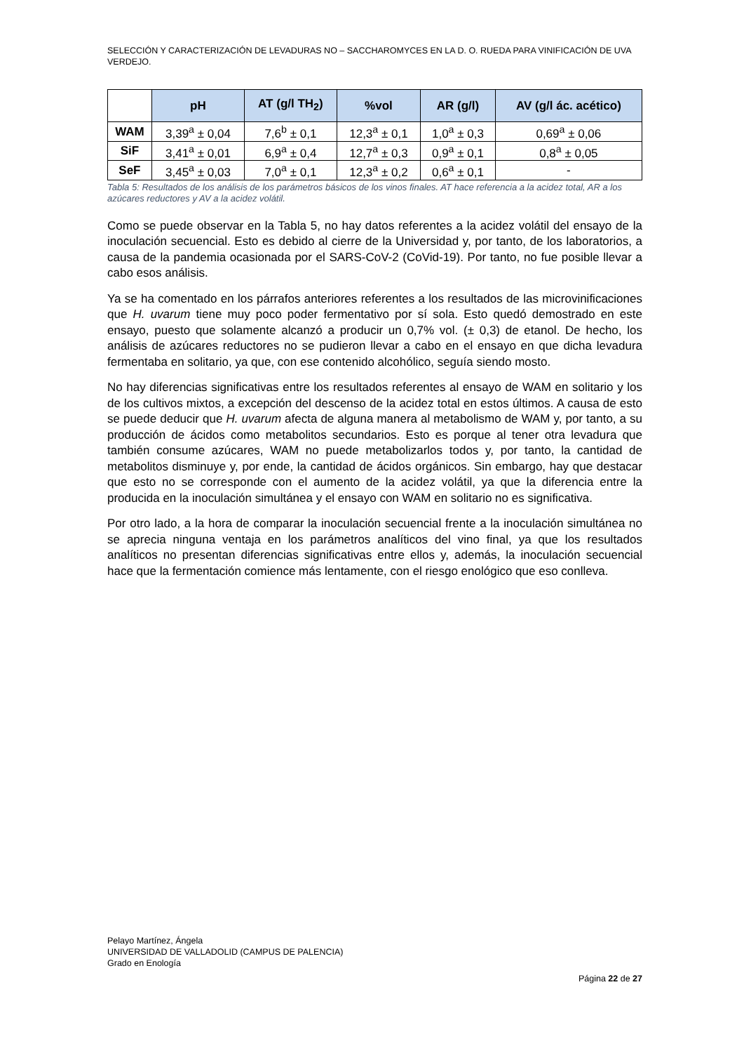SELECCIÓN Y CARACTERIZACIÓN DE LEVADURAS NO – SACCHAROMYCES EN LA D. O. RUEDA PARA VINIFICACIÓN DE UVA VERDEJO.
| | pH | AT (g/l TH<sub>2</sub>) | %vol | AR (g/l) | AV (g/l ác. acético) |
| --- | --- | --- | --- | --- | --- |
| WAM | 3,39<sup>a</sup> ± 0,04 | 7,6<sup>b</sup> ± 0,1 | 12,3<sup>a</sup> ± 0,1 | 1,0<sup>a</sup> ± 0,3 | 0,69<sup>a</sup> ± 0,06 |
| SiF | 3,41<sup>a</sup> ± 0,01 | 6,9<sup>a</sup> ± 0,4 | 12,7<sup>a</sup> ± 0,3 | 0,9<sup>a</sup> ± 0,1 | 0,8<sup>a</sup> ± 0,05 |
| SeF | 3,45<sup>a</sup> ± 0,03 | 7,0<sup>a</sup> ± 0,1 | 12,3<sup>a</sup> ± 0,2 | 0,6<sup>a</sup> ± 0,1 | - |
Tabla 5: Resultados de los análisis de los parámetros básicos de los vinos finales. AT hace referencia a la acidez total, AR a los azúcares reductores y AV a la acidez volátil.
Como se puede observar en la Tabla 5, no hay datos referentes a la acidez volátil del ensayo de la inoculación secuencial. Esto es debido al cierre de la Universidad y, por tanto, de los laboratorios, a causa de la pandemia ocasionada por el SARS-CoV-2 (CoVid-19). Por tanto, no fue posible llevar a cabo esos análisis.
Ya se ha comentado en los párrafos anteriores referentes a los resultados de las microvinificaciones que H. uvarum tiene muy poco poder fermentativo por sí sola. Esto quedó demostrado en este ensayo, puesto que solamente alcanzó a producir un 0,7% vol. (± 0,3) de etanol. De hecho, los análisis de azúcares reductores no se pudieron llevar a cabo en el ensayo en que dicha levadura fermentaba en solitario, ya que, con ese contenido alcohólico, seguía siendo mosto.
No hay diferencias significativas entre los resultados referentes al ensayo de WAM en solitario y los de los cultivos mixtos, a excepción del descenso de la acidez total en estos últimos. A causa de esto se puede deducir que H. uvarum afecta de alguna manera al metabolismo de WAM y, por tanto, a su producción de ácidos como metabolitos secundarios. Esto es porque al tener otra levadura que también consume azúcares, WAM no puede metabolizarlos todos y, por tanto, la cantidad de metabolitos disminuye y, por ende, la cantidad de ácidos orgánicos. Sin embargo, hay que destacar que esto no se corresponde con el aumento de la acidez volátil, ya que la diferencia entre la producida en la inoculación simultánea y el ensayo con WAM en solitario no es significativa.
Por otro lado, a la hora de comparar la inoculación secuencial frente a la inoculación simultánea no se aprecia ninguna ventaja en los parámetros analíticos del vino final, ya que los resultados analíticos no presentan diferencias significativas entre ellos y, además, la inoculación secuencial hace que la fermentación comience más lentamente, con el riesgo enológico que eso conlleva.
Pelayo Martínez, Ángela
UNIVERSIDAD DE VALLADOLID (CAMPUS DE PALENCIA)
Grado en Enología
Página 22 de 27